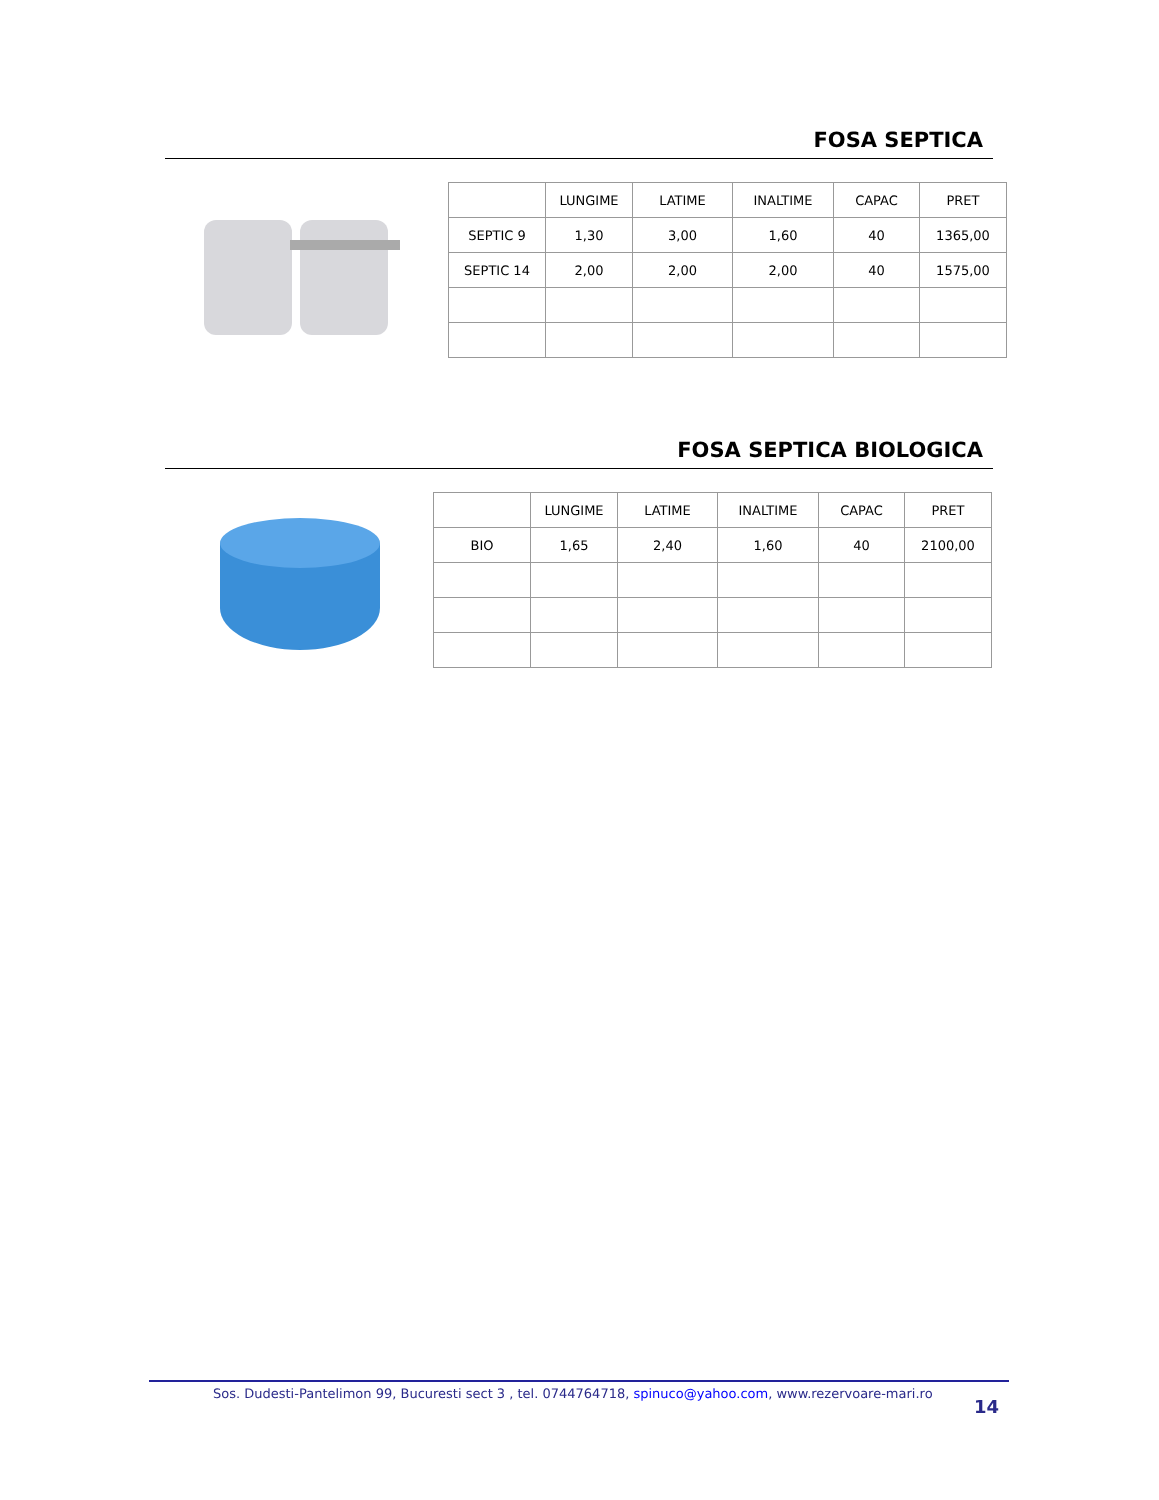FOSA SEPTICA
| | LUNGIME | LATIME | INALTIME | CAPAC | PRET |
| SEPTIC 9 | 1,30 | 3,00 | 1,60 | 40 | 1365,00 |
| SEPTIC 14 | 2,00 | 2,00 | 2,00 | 40 | 1575,00 |
FOSA SEPTICA BIOLOGICA
| | LUNGIME | LATIME | INALTIME | CAPAC | PRET |
| BIO | 1,65 | 2,40 | 1,60 | 40 | 2100,00 |
Sos. Dudesti-Pantelimon 99, Bucuresti sect 3 , tel. 0744764718, spinuco@yahoo.com, www.rezervoare-mari.ro
14